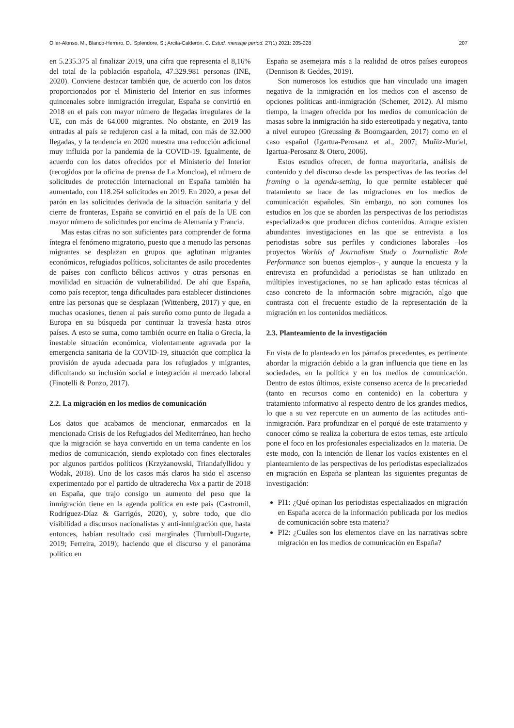Oller-Alonso, M., Blanco-Herrero, D., Splendore, S.; Arcila-Calderón, C. Estud. mensaje period. 27(1) 2021: 205-228 207
en 5.235.375 al finalizar 2019, una cifra que representa el 8,16% del total de la población española, 47.329.981 personas (INE, 2020). Conviene destacar también que, de acuerdo con los datos proporcionados por el Ministerio del Interior en sus informes quincenales sobre inmigración irregular, España se convirtió en 2018 en el país con mayor número de llegadas irregulares de la UE, con más de 64.000 migrantes. No obstante, en 2019 las entradas al país se redujeron casi a la mitad, con más de 32.000 llegadas, y la tendencia en 2020 muestra una reducción adicional muy influida por la pandemia de la COVID-19. Igualmente, de acuerdo con los datos ofrecidos por el Ministerio del Interior (recogidos por la oficina de prensa de La Moncloa), el número de solicitudes de protección internacional en España también ha aumentado, con 118.264 solicitudes en 2019. En 2020, a pesar del parón en las solicitudes derivada de la situación sanitaria y del cierre de fronteras, España se convirtió en el país de la UE con mayor número de solicitudes por encima de Alemania y Francia.
Mas estas cifras no son suficientes para comprender de forma íntegra el fenómeno migratorio, puesto que a menudo las personas migrantes se desplazan en grupos que aglutinan migrantes económicos, refugiados políticos, solicitantes de asilo procedentes de países con conflicto bélicos activos y otras personas en movilidad en situación de vulnerabilidad. De ahí que España, como país receptor, tenga dificultades para establecer distinciones entre las personas que se desplazan (Wittenberg, 2017) y que, en muchas ocasiones, tienen al país sureño como punto de llegada a Europa en su búsqueda por continuar la travesía hasta otros países. A esto se suma, como también ocurre en Italia o Grecia, la inestable situación económica, violentamente agravada por la emergencia sanitaria de la COVID-19, situación que complica la provisión de ayuda adecuada para los refugiados y migrantes, dificultando su inclusión social e integración al mercado laboral (Finotelli & Ponzo, 2017).
2.2. La migración en los medios de comunicación
Los datos que acabamos de mencionar, enmarcados en la mencionada Crisis de los Refugiados del Mediterráneo, han hecho que la migración se haya convertido en un tema candente en los medios de comunicación, siendo explotado con fines electorales por algunos partidos políticos (Krzyżanowski, Triandafyllidou y Wodak, 2018). Uno de los casos más claros ha sido el ascenso experimentado por el partido de ultraderecha Vox a partir de 2018 en España, que trajo consigo un aumento del peso que la inmigración tiene en la agenda política en este país (Castromil, Rodríguez-Díaz & Garrigós, 2020), y, sobre todo, que dio visibilidad a discursos nacionalistas y anti-inmigración que, hasta entonces, habían resultado casi marginales (Turnbull-Dugarte, 2019; Ferreira, 2019); haciendo que el discurso y el panoráma político en
España se asemejara más a la realidad de otros países europeos (Dennison & Geddes, 2019).
Son numerosos los estudios que han vinculado una imagen negativa de la inmigración en los medios con el ascenso de opciones políticas anti-inmigración (Schemer, 2012). Al mismo tiempo, la imagen ofrecida por los medios de comunicación de masas sobre la inmigración ha sido estereotipada y negativa, tanto a nivel europeo (Greussing & Boomgaarden, 2017) como en el caso español (Igartua-Perosanz et al., 2007; Muñiz-Muriel, Igartua-Perosanz & Otero, 2006).
Estos estudios ofrecen, de forma mayoritaria, análisis de contenido y del discurso desde las perspectivas de las teorías del framing o la agenda-setting, lo que permite establecer qué tratamiento se hace de las migraciones en los medios de comunicación españoles. Sin embargo, no son comunes los estudios en los que se aborden las perspectivas de los periodistas especializados que producen dichos contenidos. Aunque existen abundantes investigaciones en las que se entrevista a los periodistas sobre sus perfiles y condiciones laborales –los proyectos Worlds of Journalism Study o Journalistic Role Performance son buenos ejemplos–, y aunque la encuesta y la entrevista en profundidad a periodistas se han utilizado en múltiples investigaciones, no se han aplicado estas técnicas al caso concreto de la información sobre migración, algo que contrasta con el frecuente estudio de la representación de la migración en los contenidos mediáticos.
2.3. Planteamiento de la investigación
En vista de lo planteado en los párrafos precedentes, es pertinente abordar la migración debido a la gran influencia que tiene en las sociedades, en la política y en los medios de comunicación. Dentro de estos últimos, existe consenso acerca de la precariedad (tanto en recursos como en contenido) en la cobertura y tratamiento informativo al respecto dentro de los grandes medios, lo que a su vez repercute en un aumento de las actitudes anti-inmigración. Para profundizar en el porqué de este tratamiento y conocer cómo se realiza la cobertura de estos temas, este artículo pone el foco en los profesionales especializados en la materia. De este modo, con la intención de llenar los vacíos existentes en el planteamiento de las perspectivas de los periodistas especializados en migración en España se plantean las siguientes preguntas de investigación:
PI1: ¿Qué opinan los periodistas especializados en migración en España acerca de la información publicada por los medios de comunicación sobre esta materia?
PI2: ¿Cuáles son los elementos clave en las narrativas sobre migración en los medios de comunicación en España?